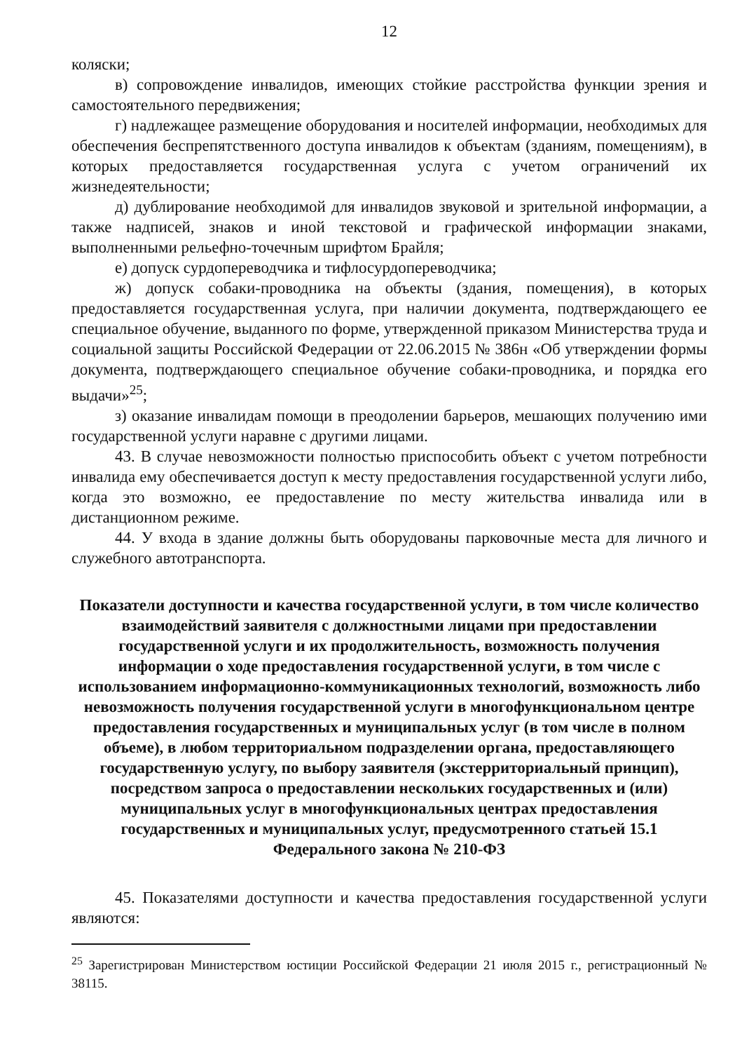12
коляски;
в) сопровождение инвалидов, имеющих стойкие расстройства функции зрения и самостоятельного передвижения;
г) надлежащее размещение оборудования и носителей информации, необходимых для обеспечения беспрепятственного доступа инвалидов к объектам (зданиям, помещениям), в которых предоставляется государственная услуга с учетом ограничений их жизнедеятельности;
д) дублирование необходимой для инвалидов звуковой и зрительной информации, а также надписей, знаков и иной текстовой и графической информации знаками, выполненными рельефно-точечным шрифтом Брайля;
е) допуск сурдопереводчика и тифлосурдопереводчика;
ж) допуск собаки-проводника на объекты (здания, помещения), в которых предоставляется государственная услуга, при наличии документа, подтверждающего ее специальное обучение, выданного по форме, утвержденной приказом Министерства труда и социальной защиты Российской Федерации от 22.06.2015 № 386н «Об утверждении формы документа, подтверждающего специальное обучение собаки-проводника, и порядка его выдачи»<sup>25</sup>;
з) оказание инвалидам помощи в преодолении барьеров, мешающих получению ими государственной услуги наравне с другими лицами.
43. В случае невозможности полностью приспособить объект с учетом потребности инвалида ему обеспечивается доступ к месту предоставления государственной услуги либо, когда это возможно, ее предоставление по месту жительства инвалида или в дистанционном режиме.
44. У входа в здание должны быть оборудованы парковочные места для личного и служебного автотранспорта.
Показатели доступности и качества государственной услуги, в том числе количество взаимодействий заявителя с должностными лицами при предоставлении государственной услуги и их продолжительность, возможность получения информации о ходе предоставления государственной услуги, в том числе с использованием информационно-коммуникационных технологий, возможность либо невозможность получения государственной услуги в многофункциональном центре предоставления государственных и муниципальных услуг (в том числе в полном объеме), в любом территориальном подразделении органа, предоставляющего государственную услугу, по выбору заявителя (экстерриториальный принцип), посредством запроса о предоставлении нескольких государственных и (или) муниципальных услуг в многофункциональных центрах предоставления государственных и муниципальных услуг, предусмотренного статьей 15.1 Федерального закона № 210-ФЗ
45. Показателями доступности и качества предоставления государственной услуги являются:
<sup>25</sup> Зарегистрирован Министерством юстиции Российской Федерации 21 июля 2015 г., регистрационный № 38115.